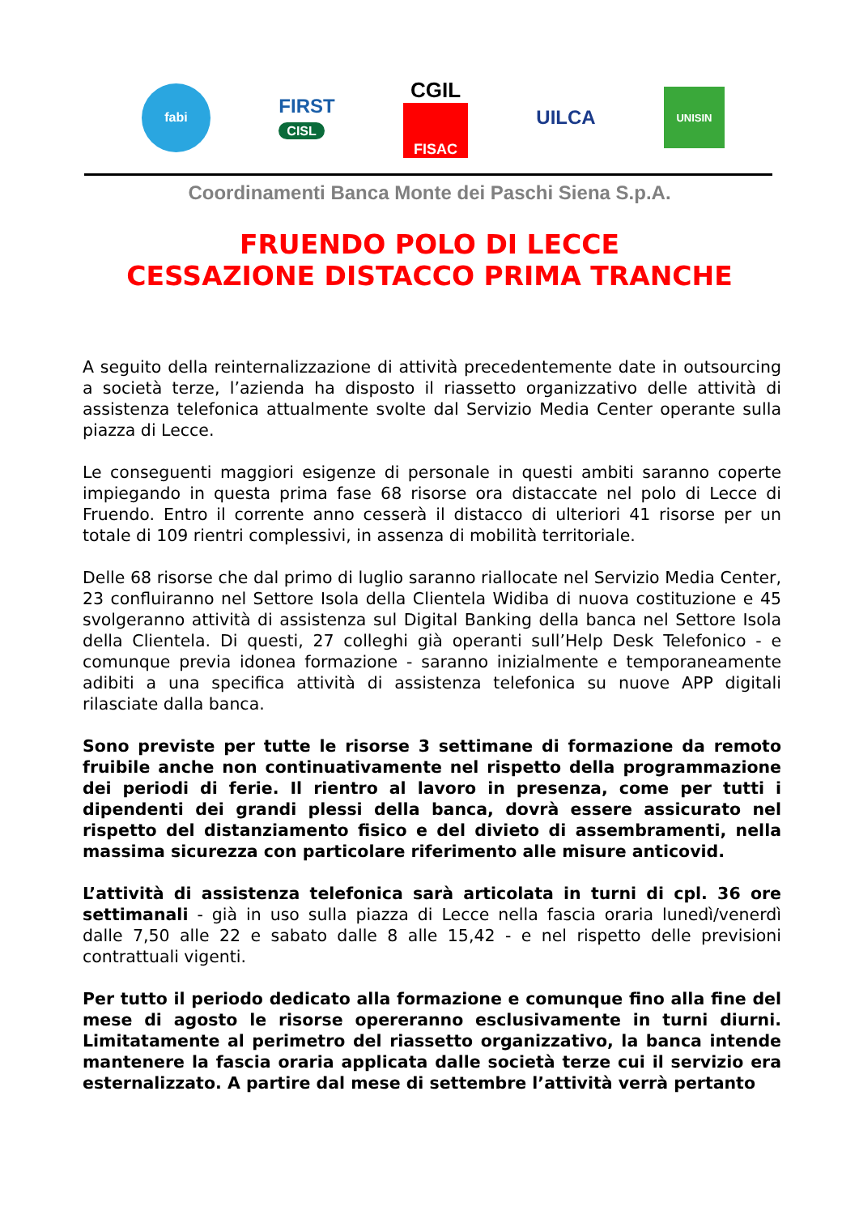fabi
FIRST
CISL
CGIL
FISAC
UILCA
UNISIN
Coordinamenti Banca Monte dei Paschi Siena S.p.A.
FRUENDO POLO DI LECCE
CESSAZIONE DISTACCO PRIMA TRANCHE
A seguito della reinternalizzazione di attività precedentemente date in outsourcing a società terze, l’azienda ha disposto il riassetto organizzativo delle attività di assistenza telefonica attualmente svolte dal Servizio Media Center operante sulla piazza di Lecce.
Le conseguenti maggiori esigenze di personale in questi ambiti saranno coperte impiegando in questa prima fase 68 risorse ora distaccate nel polo di Lecce di Fruendo. Entro il corrente anno cesserà il distacco di ulteriori 41 risorse per un totale di 109 rientri complessivi, in assenza di mobilità territoriale.
Delle 68 risorse che dal primo di luglio saranno riallocate nel Servizio Media Center, 23 confluiranno nel Settore Isola della Clientela Widiba di nuova costituzione e 45 svolgeranno attività di assistenza sul Digital Banking della banca nel Settore Isola della Clientela. Di questi, 27 colleghi già operanti sull’Help Desk Telefonico - e comunque previa idonea formazione - saranno inizialmente e temporaneamente adibiti a una specifica attività di assistenza telefonica su nuove APP digitali rilasciate dalla banca.
Sono previste per tutte le risorse 3 settimane di formazione da remoto fruibile anche non continuativamente nel rispetto della programmazione dei periodi di ferie. Il rientro al lavoro in presenza, come per tutti i dipendenti dei grandi plessi della banca, dovrà essere assicurato nel rispetto del distanziamento fisico e del divieto di assembramenti, nella massima sicurezza con particolare riferimento alle misure anticovid.
L’attività di assistenza telefonica sarà articolata in turni di cpl. 36 ore settimanali - già in uso sulla piazza di Lecce nella fascia oraria lunedì/venerdì dalle 7,50 alle 22 e sabato dalle 8 alle 15,42 - e nel rispetto delle previsioni contrattuali vigenti.
Per tutto il periodo dedicato alla formazione e comunque fino alla fine del mese di agosto le risorse opereranno esclusivamente in turni diurni. Limitatamente al perimetro del riassetto organizzativo, la banca intende mantenere la fascia oraria applicata dalle società terze cui il servizio era esternalizzato. A partire dal mese di settembre l’attività verrà pertanto